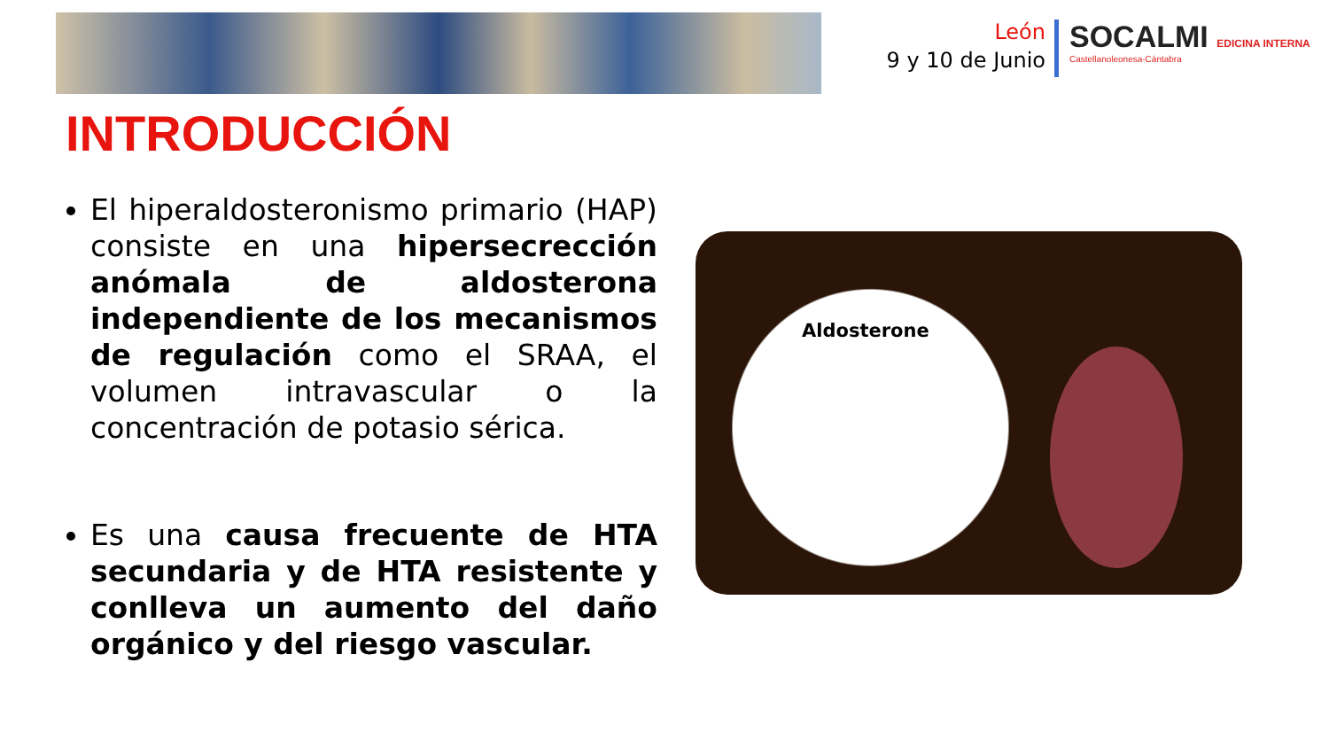León
9 y 10 de Junio
SOCALMI EDICINA INTERNA
Castellanoleonesa-Cántabra
INTRODUCCIÓN
El hiperaldosteronismo primario (HAP) consiste en una hipersecrección anómala de aldosterona independiente de los mecanismos de regulación como el SRAA, el volumen intravascular o la concentración de potasio sérica.
Es una causa frecuente de HTA secundaria y de HTA resistente y conlleva un aumento del daño orgánico y del riesgo vascular.
Aldosterone